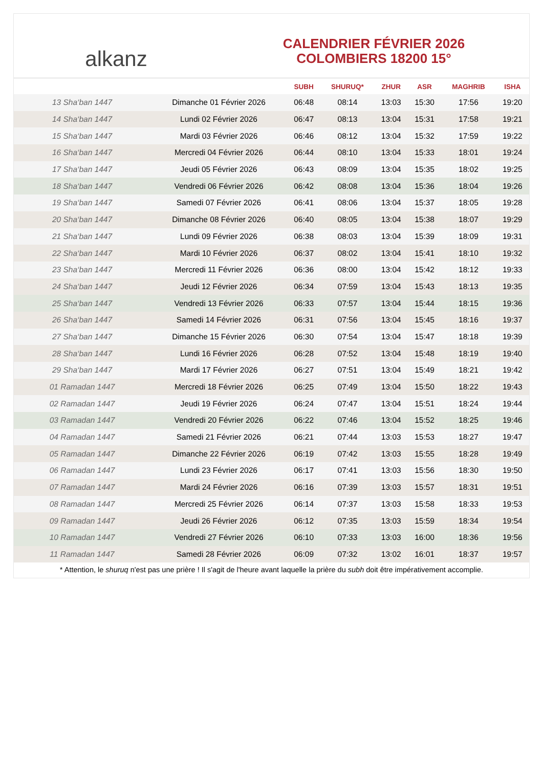alkanz
CALENDRIER FÉVRIER 2026
COLOMBIERS 18200 15°
| | | SUBH | SHURUQ* | ZHUR | ASR | MAGHRIB | ISHA |
| --- | --- | --- | --- | --- | --- | --- | --- |
| 13 Sha‘ban 1447 | Dimanche 01 Février 2026 | 06:48 | 08:14 | 13:03 | 15:30 | 17:56 | 19:20 |
| 14 Sha‘ban 1447 | Lundi 02 Février 2026 | 06:47 | 08:13 | 13:04 | 15:31 | 17:58 | 19:21 |
| 15 Sha‘ban 1447 | Mardi 03 Février 2026 | 06:46 | 08:12 | 13:04 | 15:32 | 17:59 | 19:22 |
| 16 Sha‘ban 1447 | Mercredi 04 Février 2026 | 06:44 | 08:10 | 13:04 | 15:33 | 18:01 | 19:24 |
| 17 Sha‘ban 1447 | Jeudi 05 Février 2026 | 06:43 | 08:09 | 13:04 | 15:35 | 18:02 | 19:25 |
| 18 Sha‘ban 1447 | Vendredi 06 Février 2026 | 06:42 | 08:08 | 13:04 | 15:36 | 18:04 | 19:26 |
| 19 Sha‘ban 1447 | Samedi 07 Février 2026 | 06:41 | 08:06 | 13:04 | 15:37 | 18:05 | 19:28 |
| 20 Sha‘ban 1447 | Dimanche 08 Février 2026 | 06:40 | 08:05 | 13:04 | 15:38 | 18:07 | 19:29 |
| 21 Sha‘ban 1447 | Lundi 09 Février 2026 | 06:38 | 08:03 | 13:04 | 15:39 | 18:09 | 19:31 |
| 22 Sha‘ban 1447 | Mardi 10 Février 2026 | 06:37 | 08:02 | 13:04 | 15:41 | 18:10 | 19:32 |
| 23 Sha‘ban 1447 | Mercredi 11 Février 2026 | 06:36 | 08:00 | 13:04 | 15:42 | 18:12 | 19:33 |
| 24 Sha‘ban 1447 | Jeudi 12 Février 2026 | 06:34 | 07:59 | 13:04 | 15:43 | 18:13 | 19:35 |
| 25 Sha‘ban 1447 | Vendredi 13 Février 2026 | 06:33 | 07:57 | 13:04 | 15:44 | 18:15 | 19:36 |
| 26 Sha‘ban 1447 | Samedi 14 Février 2026 | 06:31 | 07:56 | 13:04 | 15:45 | 18:16 | 19:37 |
| 27 Sha‘ban 1447 | Dimanche 15 Février 2026 | 06:30 | 07:54 | 13:04 | 15:47 | 18:18 | 19:39 |
| 28 Sha‘ban 1447 | Lundi 16 Février 2026 | 06:28 | 07:52 | 13:04 | 15:48 | 18:19 | 19:40 |
| 29 Sha‘ban 1447 | Mardi 17 Février 2026 | 06:27 | 07:51 | 13:04 | 15:49 | 18:21 | 19:42 |
| 01 Ramadan 1447 | Mercredi 18 Février 2026 | 06:25 | 07:49 | 13:04 | 15:50 | 18:22 | 19:43 |
| 02 Ramadan 1447 | Jeudi 19 Février 2026 | 06:24 | 07:47 | 13:04 | 15:51 | 18:24 | 19:44 |
| 03 Ramadan 1447 | Vendredi 20 Février 2026 | 06:22 | 07:46 | 13:04 | 15:52 | 18:25 | 19:46 |
| 04 Ramadan 1447 | Samedi 21 Février 2026 | 06:21 | 07:44 | 13:03 | 15:53 | 18:27 | 19:47 |
| 05 Ramadan 1447 | Dimanche 22 Février 2026 | 06:19 | 07:42 | 13:03 | 15:55 | 18:28 | 19:49 |
| 06 Ramadan 1447 | Lundi 23 Février 2026 | 06:17 | 07:41 | 13:03 | 15:56 | 18:30 | 19:50 |
| 07 Ramadan 1447 | Mardi 24 Février 2026 | 06:16 | 07:39 | 13:03 | 15:57 | 18:31 | 19:51 |
| 08 Ramadan 1447 | Mercredi 25 Février 2026 | 06:14 | 07:37 | 13:03 | 15:58 | 18:33 | 19:53 |
| 09 Ramadan 1447 | Jeudi 26 Février 2026 | 06:12 | 07:35 | 13:03 | 15:59 | 18:34 | 19:54 |
| 10 Ramadan 1447 | Vendredi 27 Février 2026 | 06:10 | 07:33 | 13:03 | 16:00 | 18:36 | 19:56 |
| 11 Ramadan 1447 | Samedi 28 Février 2026 | 06:09 | 07:32 | 13:02 | 16:01 | 18:37 | 19:57 |
* Attention, le shuruq n'est pas une prière ! Il s'agit de l'heure avant laquelle la prière du subh doit être impérativement accomplie.